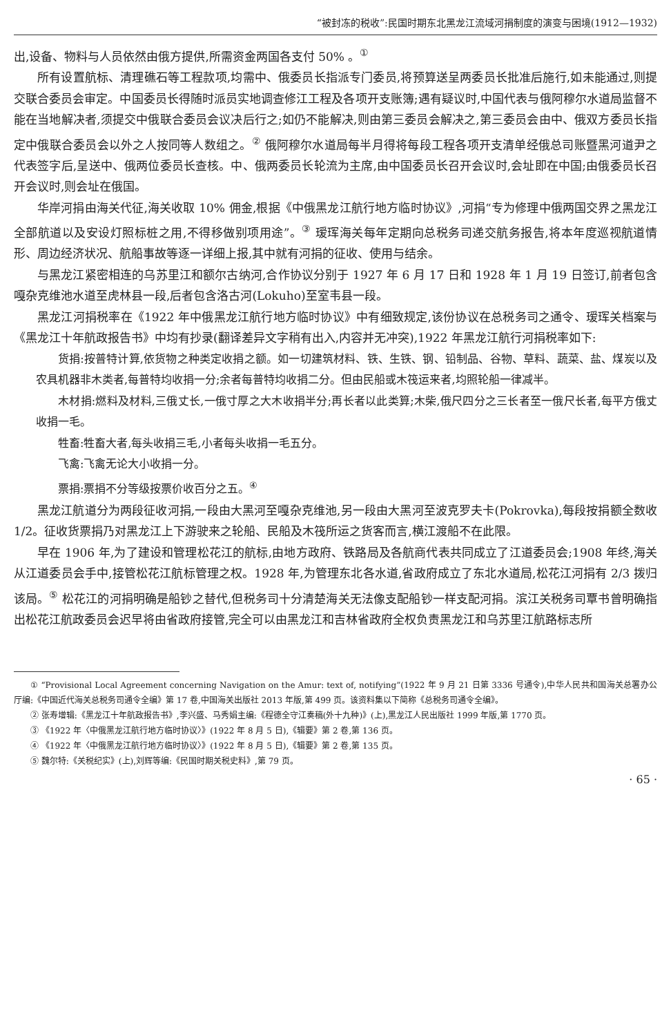“被封冻的税收”:民国时期东北黑龙江流域河捐制度的演变与困境(1912—1932)
出,设备、物料与人员依然由俄方提供,所需资金两国各支付 50% 。<sup>①</sup>
所有设置航标、清理礁石等工程款项,均需中、俄委员长指派专门委员,将预算送呈两委员长批准后施行,如未能通过,则提交联合委员会审定。中国委员长得随时派员实地调查修江工程及各项开支账簿;遇有疑议时,中国代表与俄阿穆尔水道局监督不能在当地解决者,须提交中俄联合委员会议决后行之;如仍不能解决,则由第三委员会解决之,第三委员会由中、俄双方委员长指定中俄联合委员会以外之人按同等人数组之。<sup>②</sup> 俄阿穆尔水道局每半月得将每段工程各项开支清单经俄总司账暨黑河道尹之代表签字后,呈送中、俄两位委员长查核。中、俄两委员长轮流为主席,由中国委员长召开会议时,会址即在中国;由俄委员长召开会议时,则会址在俄国。
华岸河捐由海关代征,海关收取 10% 佣金,根据《中俄黑龙江航行地方临时协议》,河捐“专为修理中俄两国交界之黑龙江全部航道以及安设灯照标桩之用,不得移做别项用途”。<sup>③</sup> 瑷珲海关每年定期向总税务司递交航务报告,将本年度巡视航道情形、周边经济状况、航船事故等逐一详细上报,其中就有河捐的征收、使用与结余。
与黑龙江紧密相连的乌苏里江和额尔古纳河,合作协议分别于 1927 年 6 月 17 日和 1928 年 1 月 19 日签订,前者包含嘎杂克维池水道至虎林县一段,后者包含洛古河(Lokuho)至室韦县一段。
黑龙江河捐税率在《1922 年中俄黑龙江航行地方临时协议》中有细致规定,该份协议在总税务司之通令、瑷珲关档案与《黑龙江十年航政报告书》中均有抄录(翻译差异文字稍有出入,内容并无冲突),1922 年黑龙江航行河捐税率如下:
货捐:按普特计算,依货物之种类定收捐之额。如一切建筑材料、铁、生铁、钢、铅制品、谷物、草料、蔬菜、盐、煤炭以及农具机器非木类者,每普特均收捐一分;余者每普特均收捐二分。但由民船或木筏运来者,均照轮船一律减半。
木材捐:燃料及材料,三俄丈长,一俄寸厚之大木收捐半分;再长者以此类算;木柴,俄尺四分之三长者至一俄尺长者,每平方俄丈收捐一毛。
牲畜:牲畜大者,每头收捐三毛,小者每头收捐一毛五分。
飞禽:飞禽无论大小收捐一分。
票捐:票捐不分等级按票价收百分之五。<sup>④</sup>
黑龙江航道分为两段征收河捐,一段由大黑河至嘎杂克维池,另一段由大黑河至波克罗夫卡(Pokrovka),每段按捐额全数收 1/2。征收货票捐乃对黑龙江上下游驶来之轮船、民船及木筏所运之货客而言,横江渡船不在此限。
早在 1906 年,为了建设和管理松花江的航标,由地方政府、铁路局及各航商代表共同成立了江道委员会;1908 年终,海关从江道委员会手中,接管松花江航标管理之权。1928 年,为管理东北各水道,省政府成立了东北水道局,松花江河捐有 2/3 拨归该局。<sup>⑤</sup> 松花江的河捐明确是船钞之替代,但税务司十分清楚海关无法像支配船钞一样支配河捐。滨江关税务司覃书曾明确指出松花江航政委员会迟早将由省政府接管,完全可以由黑龙江和吉林省政府全权负责黑龙江和乌苏里江航路标志所
① “Provisional Local Agreement concerning Navigation on the Amur: text of, notifying”(1922 年 9 月 21 日第 3336 号通令),中华人民共和国海关总署办公厅编:《中国近代海关总税务司通令全编》第 17 卷,中国海关出版社 2013 年版,第 499 页。该资料集以下简称《总税务司通令全编》。
② 张寿增辑:《黑龙江十年航政报告书》,李兴盛、马秀娟主编:《程德全守江奏稿(外十九种)》(上),黑龙江人民出版社 1999 年版,第 1770 页。
③ 《1922 年〈中俄黑龙江航行地方临时协议〉》(1922 年 8 月 5 日),《辑要》第 2 卷,第 136 页。
④ 《1922 年〈中俄黑龙江航行地方临时协议〉》(1922 年 8 月 5 日),《辑要》第 2 卷,第 135 页。
⑤ 魏尔特:《关税纪实》(上),刘辉等编:《民国时期关税史料》,第 79 页。
· 65 ·